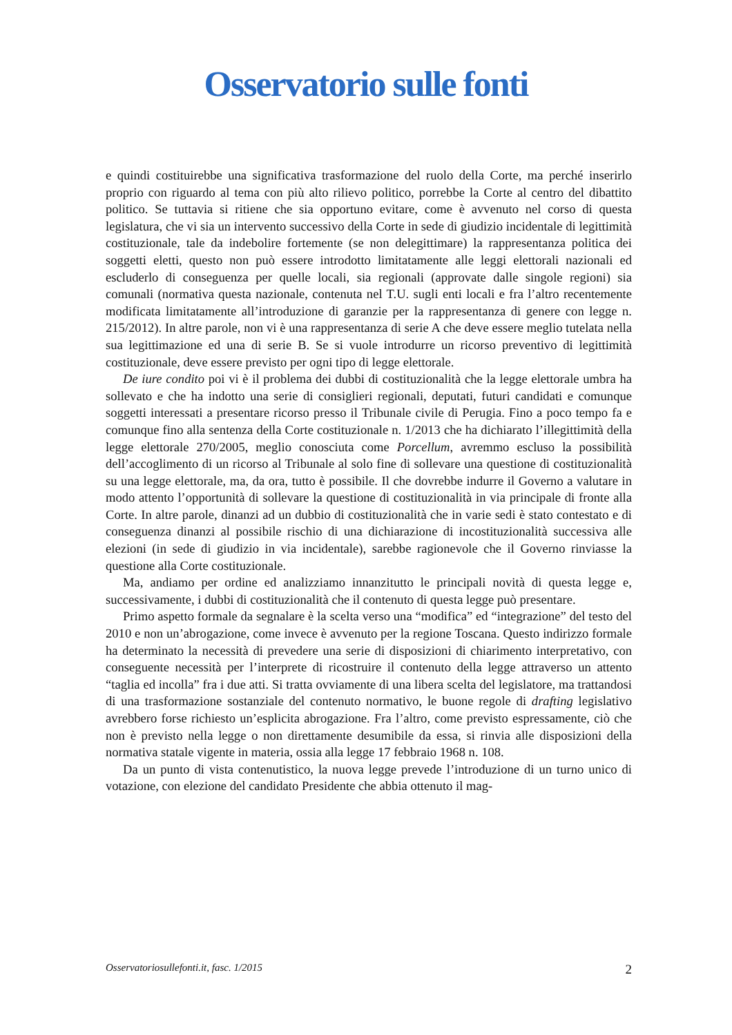Osservatorio sulle fonti
e quindi costituirebbe una significativa trasformazione del ruolo della Corte, ma perché inserirlo proprio con riguardo al tema con più alto rilievo politico, porrebbe la Corte al centro del dibattito politico. Se tuttavia si ritiene che sia opportuno evitare, come è avvenuto nel corso di questa legislatura, che vi sia un intervento successivo della Corte in sede di giudizio incidentale di legittimità costituzionale, tale da indebolire fortemente (se non delegittimare) la rappresentanza politica dei soggetti eletti, questo non può essere introdotto limitatamente alle leggi elettorali nazionali ed escluderlo di conseguenza per quelle locali, sia regionali (approvate dalle singole regioni) sia comunali (normativa questa nazionale, contenuta nel T.U. sugli enti locali e fra l’altro recentemente modificata limitatamente all’introduzione di garanzie per la rappresentanza di genere con legge n. 215/2012). In altre parole, non vi è una rappresentanza di serie A che deve essere meglio tutelata nella sua legittimazione ed una di serie B. Se si vuole introdurre un ricorso preventivo di legittimità costituzionale, deve essere previsto per ogni tipo di legge elettorale.
De iure condito poi vi è il problema dei dubbi di costituzionalità che la legge elettorale umbra ha sollevato e che ha indotto una serie di consiglieri regionali, deputati, futuri candidati e comunque soggetti interessati a presentare ricorso presso il Tribunale civile di Perugia. Fino a poco tempo fa e comunque fino alla sentenza della Corte costituzionale n. 1/2013 che ha dichiarato l’illegittimità della legge elettorale 270/2005, meglio conosciuta come Porcellum, avremmo escluso la possibilità dell’accoglimento di un ricorso al Tribunale al solo fine di sollevare una questione di costituzionalità su una legge elettorale, ma, da ora, tutto è possibile. Il che dovrebbe indurre il Governo a valutare in modo attento l’opportunità di sollevare la questione di costituzionalità in via principale di fronte alla Corte. In altre parole, dinanzi ad un dubbio di costituzionalità che in varie sedi è stato contestato e di conseguenza dinanzi al possibile rischio di una dichiarazione di incostituzionalità successiva alle elezioni (in sede di giudizio in via incidentale), sarebbe ragionevole che il Governo rinviasse la questione alla Corte costituzionale.
Ma, andiamo per ordine ed analizziamo innanzitutto le principali novità di questa legge e, successivamente, i dubbi di costituzionalità che il contenuto di questa legge può presentare.
Primo aspetto formale da segnalare è la scelta verso una “modifica” ed “integrazione” del testo del 2010 e non un’abrogazione, come invece è avvenuto per la regione Toscana. Questo indirizzo formale ha determinato la necessità di prevedere una serie di disposizioni di chiarimento interpretativo, con conseguente necessità per l’interprete di ricostruire il contenuto della legge attraverso un attento “taglia ed incolla” fra i due atti. Si tratta ovviamente di una libera scelta del legislatore, ma trattandosi di una trasformazione sostanziale del contenuto normativo, le buone regole di drafting legislativo avrebbero forse richiesto un’esplicita abrogazione. Fra l’altro, come previsto espressamente, ciò che non è previsto nella legge o non direttamente desumibile da essa, si rinvia alle disposizioni della normativa statale vigente in materia, ossia alla legge 17 febbraio 1968 n. 108.
Da un punto di vista contenutistico, la nuova legge prevede l’introduzione di un turno unico di votazione, con elezione del candidato Presidente che abbia ottenuto il mag-
Osservatoriosullefonti.it, fasc. 1/2015 2